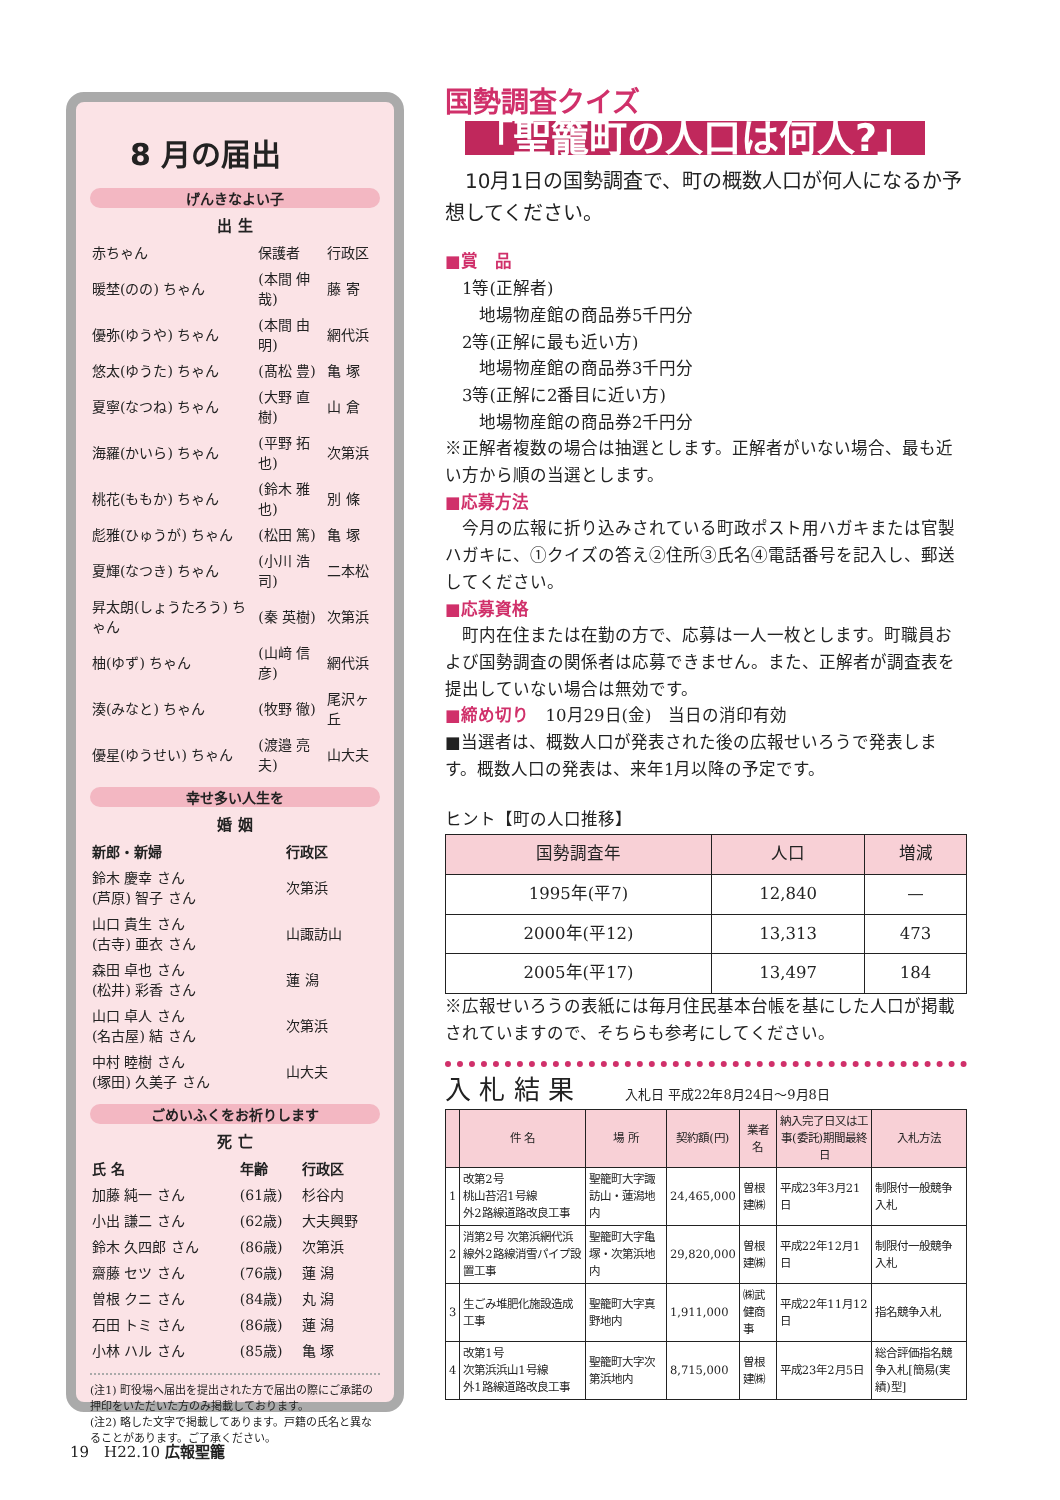8 月の届出
げんきなよい子
出 生
| 赤ちゃん | 保護者 | 行政区 |
| 暖埜(のの) ちゃん | (本間 伸哉) | 藤 寄 |
| 優弥(ゆうや) ちゃん | (本間 由明) | 網代浜 |
| 悠太(ゆうた) ちゃん | (髙松 豊) | 亀 塚 |
| 夏寧(なつね) ちゃん | (大野 直樹) | 山 倉 |
| 海羅(かいら) ちゃん | (平野 拓也) | 次第浜 |
| 桃花(ももか) ちゃん | (鈴木 雅也) | 別 條 |
| 彪雅(ひゅうが) ちゃん | (松田 篤) | 亀 塚 |
| 夏輝(なつき) ちゃん | (小川 浩司) | 二本松 |
| 昇太朗(しょうたろう) ちゃん | (秦 英樹) | 次第浜 |
| 柚(ゆず) ちゃん | (山﨑 信彦) | 網代浜 |
| 湊(みなと) ちゃん | (牧野 徹) | 尾沢ヶ丘 |
| 優星(ゆうせい) ちゃん | (渡邉 亮夫) | 山大夫 |
幸せ多い人生を
婚 姻
| 新郎・新婦 | 行政区 |
| 鈴木 慶幸 さん (芦原) 智子 さん | 次第浜 |
| 山口 貴生 さん (古寺) 亜衣 さん | 山諏訪山 |
| 森田 卓也 さん (松井) 彩香 さん | 蓮 潟 |
| 山口 卓人 さん (名古屋) 結 さん | 次第浜 |
| 中村 睦樹 さん (塚田) 久美子 さん | 山大夫 |
ごめいふくをお祈りします
死 亡
| 氏 名 | 年齢 | 行政区 |
| 加藤 純一 さん | (61歳) | 杉谷内 |
| 小出 謙二 さん | (62歳) | 大夫興野 |
| 鈴木 久四郎 さん | (86歳) | 次第浜 |
| 齋藤 セツ さん | (76歳) | 蓮 潟 |
| 曽根 クニ さん | (84歳) | 丸 潟 |
| 石田 トミ さん | (86歳) | 蓮 潟 |
| 小林 ハル さん | (85歳) | 亀 塚 |
(注1) 町役場へ届出を提出された方で届出の際にご承諾の押印をいただいた方のみ掲載しております。
(注2) 略した文字で掲載してあります。戸籍の氏名と異なることがあります。ご了承ください。
国勢調査クイズ
「聖籠町の人口は何人?」
　10月1日の国勢調査で、町の概数人口が何人になるか予想してください。
■賞　品
　1等(正解者)
　　地場物産館の商品券5千円分
　2等(正解に最も近い方)
　　地場物産館の商品券3千円分
　3等(正解に2番目に近い方)
　　地場物産館の商品券2千円分
※正解者複数の場合は抽選とします。正解者がいない場合、最も近い方から順の当選とします。
■応募方法
　今月の広報に折り込みされている町政ポスト用ハガキまたは官製ハガキに、①クイズの答え②住所③氏名④電話番号を記入し、郵送してください。
■応募資格
　町内在住または在勤の方で、応募は一人一枚とします。町職員および国勢調査の関係者は応募できません。また、正解者が調査表を提出していない場合は無効です。
■締め切り　10月29日(金)　当日の消印有効
■当選者は、概数人口が発表された後の広報せいろうで発表します。概数人口の発表は、来年1月以降の予定です。
ヒント【町の人口推移】
| 国勢調査年 | 人口 | 増減 |
| --- | --- | --- |
| 1995年(平7) | 12,840 | — |
| 2000年(平12) | 13,313 | 473 |
| 2005年(平17) | 13,497 | 184 |
※広報せいろうの表紙には毎月住民基本台帳を基にした人口が掲載されていますので、そちらも参考にしてください。
入 札 結 果　　　入札日 平成22年8月24日〜9月8日
| | 件 名 | 場 所 | 契約額(円) | 業者名 | 納入完了日又は工事(委託)期間最終日 | 入札方法 |
| --- | --- | --- | --- | --- | --- | --- |
| 1 | 改第2号 桃山苔沼1号線 外2路線道路改良工事 | 聖籠町大字諏訪山・蓮潟地内 | 24,465,000 | 曽根建㈱ | 平成23年3月21日 | 制限付一般競争入札 |
| 2 | 消第2号 次第浜網代浜線外2路線消雪パイプ設置工事 | 聖籠町大字亀塚・次第浜地内 | 29,820,000 | 曽根建㈱ | 平成22年12月1日 | 制限付一般競争入札 |
| 3 | 生ごみ堆肥化施設造成工事 | 聖籠町大字真野地内 | 1,911,000 | ㈱武健商事 | 平成22年11月12日 | 指名競争入札 |
| 4 | 改第1号 次第浜浜山1号線 外1路線道路改良工事 | 聖籠町大字次第浜地内 | 8,715,000 | 曽根建㈱ | 平成23年2月5日 | 総合評価指名競争入札[簡易(実績)型] |
19　H22.10 広報聖籠